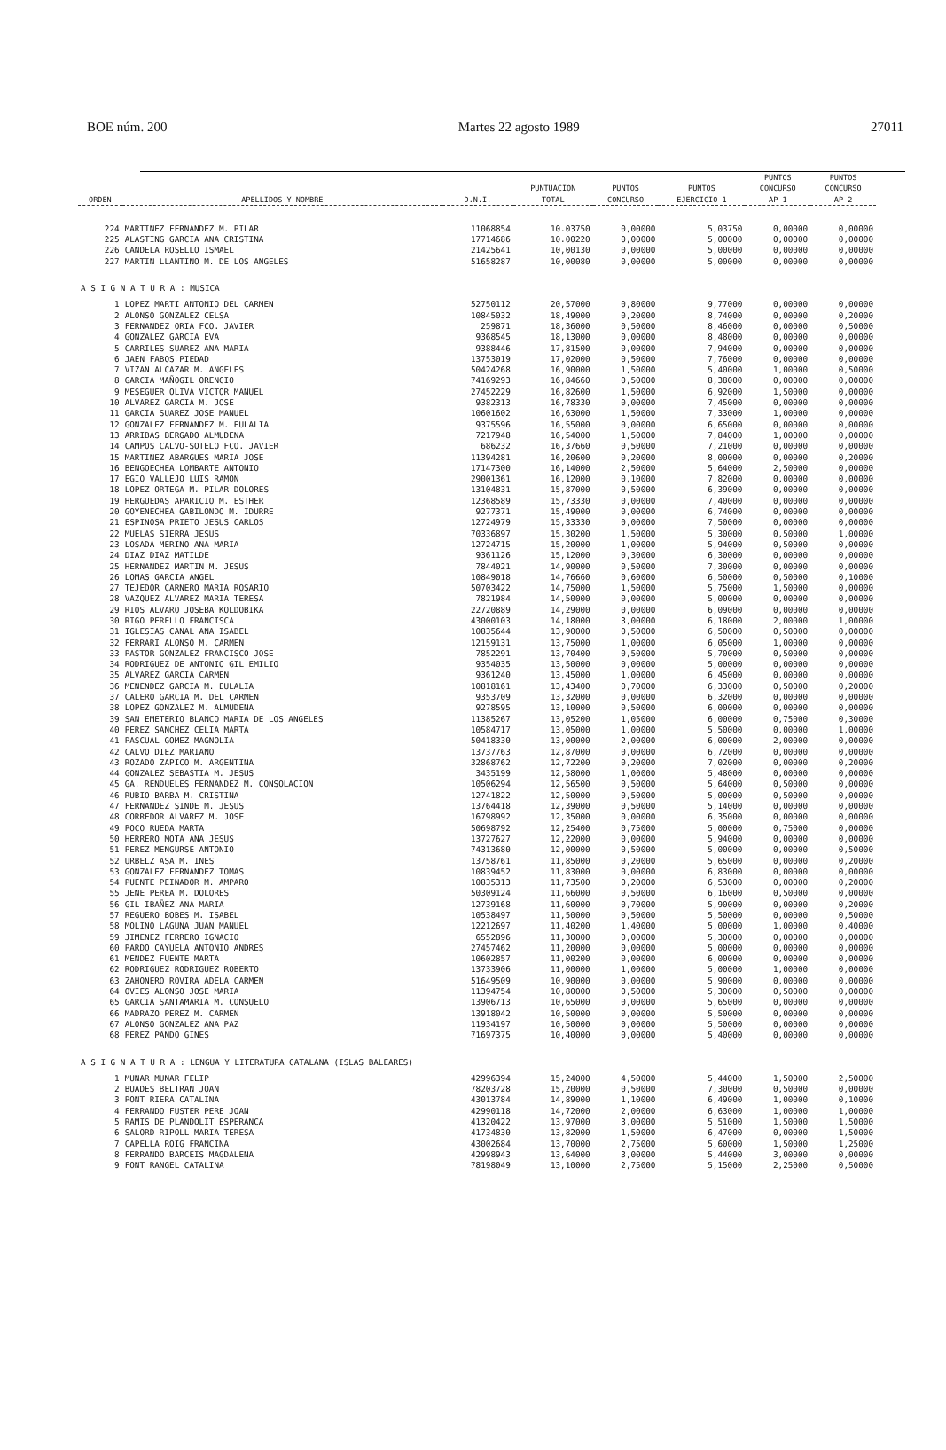BOE núm. 200 Martes 22 agosto 1989 27011
| ORDEN | APELLIDOS Y NOMBRE | D.N.I. | PUNTUACION TOTAL | PUNTOS CONCURSO | PUNTOS EJERCICIO-1 | PUNTOS CONCURSO AP-1 | PUNTOS CONCURSO AP-2 |
| --- | --- | --- | --- | --- | --- | --- | --- |
| 224 | MARTINEZ FERNANDEZ M. PILAR | 11068854 | 10.03750 | 0,00000 | 5,03750 | 0,00000 | 0,00000 |
| 225 | ALASTING GARCIA ANA CRISTINA | 17714686 | 10.00220 | 0,00000 | 5,00000 | 0,00000 | 0,00000 |
| 226 | CANDELA ROSELLO ISMAEL | 21425641 | 10,00130 | 0,00000 | 5,00000 | 0,00000 | 0,00000 |
| 227 | MARTIN LLANTINO M. DE LOS ANGELES | 51658287 | 10,00080 | 0,00000 | 5,00000 | 0,00000 | 0,00000 |
| A S I G N A T U R A : MUSICA | | | | | | | |
| 1 | LOPEZ MARTI ANTONIO DEL CARMEN | 52750112 | 20,57000 | 0,80000 | 9,77000 | 0,00000 | 0,00000 |
| 2 | ALONSO GONZALEZ CELSA | 10845032 | 18,49000 | 0,20000 | 8,74000 | 0,00000 | 0,20000 |
| 3 | FERNANDEZ ORIA FCO. JAVIER | 259871 | 18,36000 | 0,50000 | 8,46000 | 0,00000 | 0,50000 |
| 4 | GONZALEZ GARCIA EVA | 9368545 | 18,13000 | 0,00000 | 8,48000 | 0,00000 | 0,00000 |
| 5 | CARRILES SUAREZ ANA MARIA | 9388446 | 17,81500 | 0,00000 | 7,94000 | 0,00000 | 0,00000 |
| 6 | JAEN FABOS PIEDAD | 13753019 | 17,02000 | 0,50000 | 7,76000 | 0,00000 | 0,00000 |
| 7 | VIZAN ALCAZAR M. ANGELES | 50424268 | 16,90000 | 1,50000 | 5,40000 | 1,00000 | 0,50000 |
| 8 | GARCIA MAÑOGIL ORENCIO | 74169293 | 16,84660 | 0,50000 | 8,38000 | 0,00000 | 0,00000 |
| 9 | MESEGUER OLIVA VICTOR MANUEL | 27452229 | 16,82600 | 1,50000 | 6,92000 | 1,50000 | 0,00000 |
| 10 | ALVAREZ GARCIA M. JOSE | 9382313 | 16,78330 | 0,00000 | 7,45000 | 0,00000 | 0,00000 |
| 11 | GARCIA SUAREZ JOSE MANUEL | 10601602 | 16,63000 | 1,50000 | 7,33000 | 1,00000 | 0,00000 |
| 12 | GONZALEZ FERNANDEZ M. EULALIA | 9375596 | 16,55000 | 0,00000 | 6,65000 | 0,00000 | 0,00000 |
| 13 | ARRIBAS BERGADO ALMUDENA | 7217948 | 16,54000 | 1,50000 | 7,84000 | 1,00000 | 0,00000 |
| 14 | CAMPOS CALVO-SOTELO FCO. JAVIER | 686232 | 16,37660 | 0,50000 | 7,21000 | 0,00000 | 0,00000 |
| 15 | MARTINEZ ABARGUES MARIA JOSE | 11394281 | 16,20600 | 0,20000 | 8,00000 | 0,00000 | 0,20000 |
| 16 | BENGOECHEA LOMBARTE ANTONIO | 17147300 | 16,14000 | 2,50000 | 5,64000 | 2,50000 | 0,00000 |
| 17 | EGIO VALLEJO LUIS RAMON | 29001361 | 16,12000 | 0,10000 | 7,82000 | 0,00000 | 0,00000 |
| 18 | LOPEZ ORTEGA M. PILAR DOLORES | 13104831 | 15,87000 | 0,50000 | 6,39000 | 0,00000 | 0,00000 |
| 19 | HERGUEDAS APARICIO M. ESTHER | 12368589 | 15,73330 | 0,00000 | 7,40000 | 0,00000 | 0,00000 |
| 20 | GOYENECHEA GABILONDO M. IDURRE | 9277371 | 15,49000 | 0,00000 | 6,74000 | 0,00000 | 0,00000 |
| 21 | ESPINOSA PRIETO JESUS CARLOS | 12724979 | 15,33330 | 0,00000 | 7,50000 | 0,00000 | 0,00000 |
| 22 | MUELAS SIERRA JESUS | 70336897 | 15,30200 | 1,50000 | 5,30000 | 0,50000 | 1,00000 |
| 23 | LOSADA MERINO ANA MARIA | 12724715 | 15,20000 | 1,00000 | 5,94000 | 0,50000 | 0,00000 |
| 24 | DIAZ DIAZ MATILDE | 9361126 | 15,12000 | 0,30000 | 6,30000 | 0,00000 | 0,00000 |
| 25 | HERNANDEZ MARTIN M. JESUS | 7844021 | 14,90000 | 0,50000 | 7,30000 | 0,00000 | 0,00000 |
| 26 | LOMAS GARCIA ANGEL | 10849018 | 14,76660 | 0,60000 | 6,50000 | 0,50000 | 0,10000 |
| 27 | TEJEDOR CARNERO MARIA ROSARIO | 50703422 | 14,75000 | 1,50000 | 5,75000 | 1,50000 | 0,00000 |
| 28 | VAZQUEZ ALVAREZ MARIA TERESA | 7821984 | 14,50000 | 0,00000 | 5,00000 | 0,00000 | 0,00000 |
| 29 | RIOS ALVARO JOSEBA KOLDOBIKA | 22720889 | 14,29000 | 0,00000 | 6,09000 | 0,00000 | 0,00000 |
| 30 | RIGO PERELLO FRANCISCA | 43000103 | 14,18000 | 3,00000 | 6,18000 | 2,00000 | 1,00000 |
| 31 | IGLESIAS CANAL ANA ISABEL | 10835644 | 13,90000 | 0,50000 | 6,50000 | 0,50000 | 0,00000 |
| 32 | FERRARI ALONSO M. CARMEN | 12159131 | 13,75000 | 1,00000 | 6,05000 | 1,00000 | 0,00000 |
| 33 | PASTOR GONZALEZ FRANCISCO JOSE | 7852291 | 13,70400 | 0,50000 | 5,70000 | 0,50000 | 0,00000 |
| 34 | RODRIGUEZ DE ANTONIO GIL EMILIO | 9354035 | 13,50000 | 0,00000 | 5,00000 | 0,00000 | 0,00000 |
| 35 | ALVAREZ GARCIA CARMEN | 9361240 | 13,45000 | 1,00000 | 6,45000 | 0,00000 | 0,00000 |
| 36 | MENENDEZ GARCIA M. EULALIA | 10818161 | 13,43400 | 0,70000 | 6,33000 | 0,50000 | 0,20000 |
| 37 | CALERO GARCIA M. DEL CARMEN | 9353709 | 13,32000 | 0,00000 | 6,32000 | 0,00000 | 0,00000 |
| 38 | LOPEZ GONZALEZ M. ALMUDENA | 9278595 | 13,10000 | 0,50000 | 6,00000 | 0,00000 | 0,00000 |
| 39 | SAN EMETERIO BLANCO MARIA DE LOS ANGELES | 11385267 | 13,05200 | 1,05000 | 6,00000 | 0,75000 | 0,30000 |
| 40 | PEREZ SANCHEZ CELIA MARTA | 10584717 | 13,05000 | 1,00000 | 5,50000 | 0,00000 | 1,00000 |
| 41 | PASCUAL GOMEZ MAGNOLIA | 50418330 | 13,00000 | 2,00000 | 6,00000 | 2,00000 | 0,00000 |
| 42 | CALVO DIEZ MARIANO | 13737763 | 12,87000 | 0,00000 | 6,72000 | 0,00000 | 0,00000 |
| 43 | ROZADO ZAPICO M. ARGENTINA | 32868762 | 12,72200 | 0,20000 | 7,02000 | 0,00000 | 0,20000 |
| 44 | GONZALEZ SEBASTIA M. JESUS | 3435199 | 12,58000 | 1,00000 | 5,48000 | 0,00000 | 0,00000 |
| 45 | GA. RENDUELES FERNANDEZ M. CONSOLACION | 10506294 | 12,56500 | 0,50000 | 5,64000 | 0,50000 | 0,00000 |
| 46 | RUBIO BARBA M. CRISTINA | 12741822 | 12,50000 | 0,50000 | 5,00000 | 0,50000 | 0,00000 |
| 47 | FERNANDEZ SINDE M. JESUS | 13764418 | 12,39000 | 0,50000 | 5,14000 | 0,00000 | 0,00000 |
| 48 | CORREDOR ALVAREZ M. JOSE | 16798992 | 12,35000 | 0,00000 | 6,35000 | 0,00000 | 0,00000 |
| 49 | POCO RUEDA MARTA | 50698792 | 12,25400 | 0,75000 | 5,00000 | 0,75000 | 0,00000 |
| 50 | HERRERO MOTA ANA JESUS | 13727627 | 12,22000 | 0,00000 | 5,94000 | 0,00000 | 0,00000 |
| 51 | PEREZ MENGURSE ANTONIO | 74313680 | 12,00000 | 0,50000 | 5,00000 | 0,00000 | 0,50000 |
| 52 | URBELZ ASA M. INES | 13758761 | 11,85000 | 0,20000 | 5,65000 | 0,00000 | 0,20000 |
| 53 | GONZALEZ FERNANDEZ TOMAS | 10839452 | 11,83000 | 0,00000 | 6,83000 | 0,00000 | 0,00000 |
| 54 | PUENTE PEINADOR M. AMPARO | 10835313 | 11,73500 | 0,20000 | 6,53000 | 0,00000 | 0,20000 |
| 55 | JENE PEREA M. DOLORES | 50309124 | 11,66000 | 0,50000 | 6,16000 | 0,50000 | 0,00000 |
| 56 | GIL IBAÑEZ ANA MARIA | 12739168 | 11,60000 | 0,70000 | 5,90000 | 0,00000 | 0,20000 |
| 57 | REGUERO BOBES M. ISABEL | 10538497 | 11,50000 | 0,50000 | 5,50000 | 0,00000 | 0,50000 |
| 58 | MOLINO LAGUNA JUAN MANUEL | 12212697 | 11,40200 | 1,40000 | 5,00000 | 1,00000 | 0,40000 |
| 59 | JIMENEZ FERRERO IGNACIO | 6552896 | 11,30000 | 0,00000 | 5,30000 | 0,00000 | 0,00000 |
| 60 | PARDO CAYUELA ANTONIO ANDRES | 27457462 | 11,20000 | 0,00000 | 5,00000 | 0,00000 | 0,00000 |
| 61 | MENDEZ FUENTE MARTA | 10602857 | 11,00200 | 0,00000 | 6,00000 | 0,00000 | 0,00000 |
| 62 | RODRIGUEZ RODRIGUEZ ROBERTO | 13733906 | 11,00000 | 1,00000 | 5,00000 | 1,00000 | 0,00000 |
| 63 | ZAHONERO ROVIRA ADELA CARMEN | 51649509 | 10,90000 | 0,00000 | 5,90000 | 0,00000 | 0,00000 |
| 64 | OVIES ALONSO JOSE MARIA | 11394754 | 10,80000 | 0,50000 | 5,30000 | 0,50000 | 0,00000 |
| 65 | GARCIA SANTAMARIA M. CONSUELO | 13906713 | 10,65000 | 0,00000 | 5,65000 | 0,00000 | 0,00000 |
| 66 | MADRAZO PEREZ M. CARMEN | 13918042 | 10,50000 | 0,00000 | 5,50000 | 0,00000 | 0,00000 |
| 67 | ALONSO GONZALEZ ANA PAZ | 11934197 | 10,50000 | 0,00000 | 5,50000 | 0,00000 | 0,00000 |
| 68 | PEREZ PANDO GINES | 71697375 | 10,40000 | 0,00000 | 5,40000 | 0,00000 | 0,00000 |
| A S I G N A T U R A : LENGUA Y LITERATURA CATALANA (ISLAS BALEARES) | | | | | | | |
| 1 | MUNAR MUNAR FELIP | 42996394 | 15,24000 | 4,50000 | 5,44000 | 1,50000 | 2,50000 |
| 2 | BUADES BELTRAN JOAN | 78203728 | 15,20000 | 0,50000 | 7,30000 | 0,50000 | 0,00000 |
| 3 | PONT RIERA CATALINA | 43013784 | 14,89000 | 1,10000 | 6,49000 | 1,00000 | 0,10000 |
| 4 | FERRANDO FUSTER PERE JOAN | 42990118 | 14,72000 | 2,00000 | 6,63000 | 1,00000 | 1,00000 |
| 5 | RAMIS DE PLANDOLIT ESPERANCA | 41320422 | 13,97000 | 3,00000 | 5,51000 | 1,50000 | 1,50000 |
| 6 | SALORD RIPOLL MARIA TERESA | 41734830 | 13,82000 | 1,50000 | 6,47000 | 0,00000 | 1,50000 |
| 7 | CAPELLA ROIG FRANCINA | 43002684 | 13,70000 | 2,75000 | 5,60000 | 1,50000 | 1,25000 |
| 8 | FERRANDO BARCEIS MAGDALENA | 42998943 | 13,64000 | 3,00000 | 5,44000 | 3,00000 | 0,00000 |
| 9 | FONT RANGEL CATALINA | 78198049 | 13,10000 | 2,75000 | 5,15000 | 2,25000 | 0,50000 |